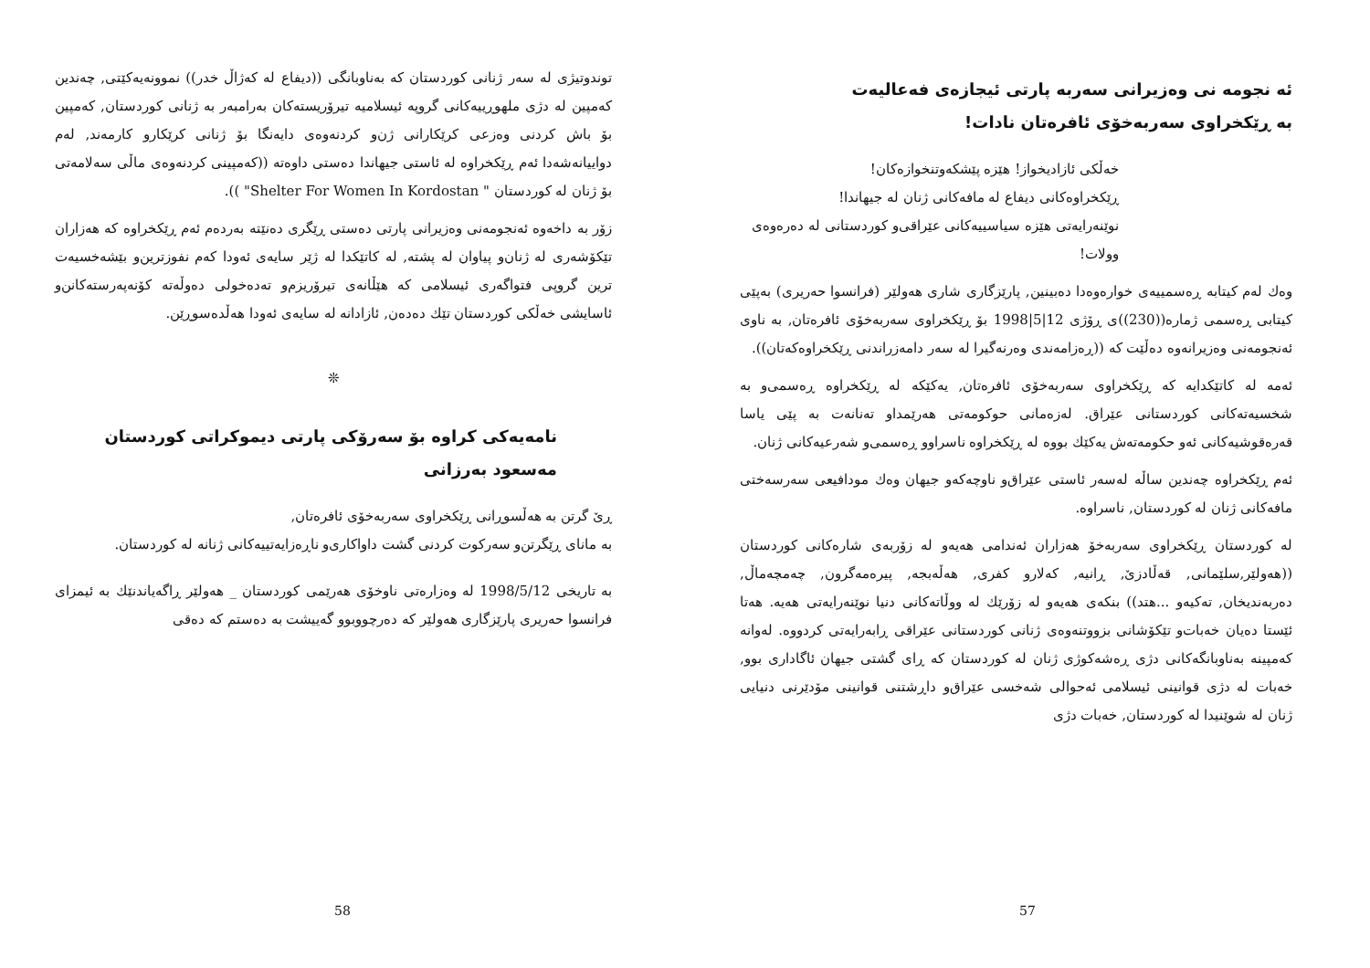ئه نجومه نی وه‌زیرانی سه‌ربه پارتی ئیجازه‌ی فه‌عالیه‌ت
به‌ ڕێکخراوی سه‌ربه‌خۆی ئافره‌تان نادات!
خه‌ڵکی ئازادیخواز! هێزه پێشکه‌وتنخوازه‌کان!
ڕێکخراوه‌کانی دیفاع له مافه‌کانی ژنان له جیهاندا!
نوێنه‌رایه‌تی هێزه سیاسییه‌کانی عێراقی‌و کوردستانی له ده‌ره‌وه‌ی وولات!
وه‌ك له‌م کیتابه ڕه‌سمییه‌ی خواره‌وه‌دا ده‌بینین, پارێزگاری شاری هه‌ولێر (فرانسوا حه‌ریری) به‌پێی کیتابی ڕه‌سمی ژماره((230))ی ڕۆژی 12|5|1998 بۆ ڕێکخراوی سه‌ربه‌خۆی ئافره‌تان, به ناوی ئه‌نجومه‌نی وه‌زیرانه‌وه ده‌ڵێت که ((ڕه‌زامه‌ندی وه‌رنه‌گیرا له سه‌ر دامه‌زراندنی ڕێکخراوه‌که‌تان)).
ئه‌مه له کاتێکدایه که ڕێکخراوی سه‌ربه‌خۆی ئافره‌تان, یه‌کێکه له ڕێکخراوه ڕه‌سمی‌و به شخسیه‌ته‌کانی کوردستانی عێراق. له‌زه‌مانی حوکومه‌تی هه‌رێمداو ته‌نانه‌ت به پێی یاسا قه‌ره‌قوشیه‌کانی ئه‌و حکومه‌ته‌ش یه‌کێك بووه له ڕێکخراوه ناسراوو ڕه‌سمی‌و شه‌رعیه‌کانی ژنان.
ئه‌م ڕێکخراوه چه‌ندین ساڵه له‌سه‌ر ئاستی عێراق‌و ناوچه‌که‌و جیهان وه‌ك مودافیعی سه‌رسه‌ختی مافه‌کانی ژنان له کوردستان, ناسراوه.
له کوردستان ڕێکخراوی سه‌ربه‌خۆ هه‌زاران ئه‌ندامی هه‌یه‌و له زۆربه‌ی شاره‌کانی کوردستان ((هه‌ولێر,سلێمانی, قه‌ڵادزێ, ڕانیه, که‌لارو کفری, هه‌ڵه‌بجه, پیره‌مه‌گرون, چه‌مچه‌ماڵ, ده‌ربه‌ندیخان, ته‌کیه‌و ...هتد)) بنکه‌ی هه‌یه‌و له زۆرێك له ووڵاته‌کانی دنیا نوێنه‌رایه‌تی هه‌یه. هه‌تا ئێستا ده‌یان خه‌بات‌و تێکۆشانی بزووتنه‌وه‌ی ژنانی کوردستانی عێراقی ڕابه‌رایه‌تی کردووه. له‌وانه که‌مپینه به‌ناوبانگه‌کانی دژی ڕه‌شه‌کوژی ژنان له کوردستان که ڕای گشتی جیهان ئاگاداری بوو, خه‌بات له دژی قوانینی ئیسلامی ئه‌حوالی شه‌خسی عێراق‌و داڕشتنی قوانینی مۆدێرنی دنیایی ژنان له شوێنیدا له کوردستان, خه‌بات دژی
57
توندوتیژی له سه‌ر ژنانی کوردستان که به‌ناوبانگی ((دیفاع له که‌ژاڵ خدر)) نموونه‌یه‌کێتی, چه‌ندین که‌مپین له دژی ملهوڕییه‌کانی گروپه ئیسلامیه تیرۆریسته‌کان به‌رامبه‌ر به ژنانی کوردستان, که‌مپین بۆ باش کردنی وه‌زعی کرێکارانی ژن‌و کردنه‌وه‌ی دایه‌نگا بۆ ژنانی کرێکارو کارمه‌ند, له‌م دواییانه‌شه‌دا ئه‌م ڕێکخراوه له ئاستی جیهاندا ده‌ستی داوه‌ته ((که‌مپینی کردنه‌وه‌ی ماڵی سه‌لامه‌تی بۆ ژنان له کوردستان " Shelter For Women In Kordostan" )).
زۆر به داخه‌وه ئه‌نجومه‌نی وه‌زیرانی پارتی ده‌ستی ڕێگری ده‌نێته به‌رده‌م ئه‌م ڕێکخراوه که هه‌زاران تێکۆشه‌ری له ژنان‌و پیاوان له پشته, له کاتێکدا له ژێر سایه‌ی ئه‌ودا که‌م نفوزترین‌و بێشه‌خسیه‌ت ترین گروپی فتواگه‌ری ئیسلامی که هێڵانه‌ی تیرۆریزم‌و ته‌ده‌خولی ده‌وڵه‌ته کۆنه‌په‌رسته‌کانن‌و ئاسایشی خه‌ڵکی کوردستان تێك ده‌ده‌ن, ئازادانه له سایه‌ی ئه‌ودا هه‌ڵده‌سوڕێن.
❊
نامه‌یه‌کی کراوه بۆ سه‌رۆکی پارتی دیموکراتی کوردستان
مه‌سعود به‌رزانی
ڕێ گرتن به هه‌ڵسوڕانی ڕێکخراوی سه‌ربه‌خۆی ئافره‌تان,
به مانای ڕێگرتن‌و سه‌رکوت کردنی گشت داواکاری‌و ناڕه‌زایه‌تییه‌کانی ژنانه له کوردستان.
به تاریخی 1998/5/12 له وه‌زاره‌تی ناوخۆی هه‌رێمی کوردستان _ هه‌ولێر ڕاگه‌یاندنێك به ئیمزای فرانسوا حه‌ریری پارێزگاری هه‌ولێر که ده‌رچووبوو گه‌ییشت به ده‌ستم که ده‌قی
58